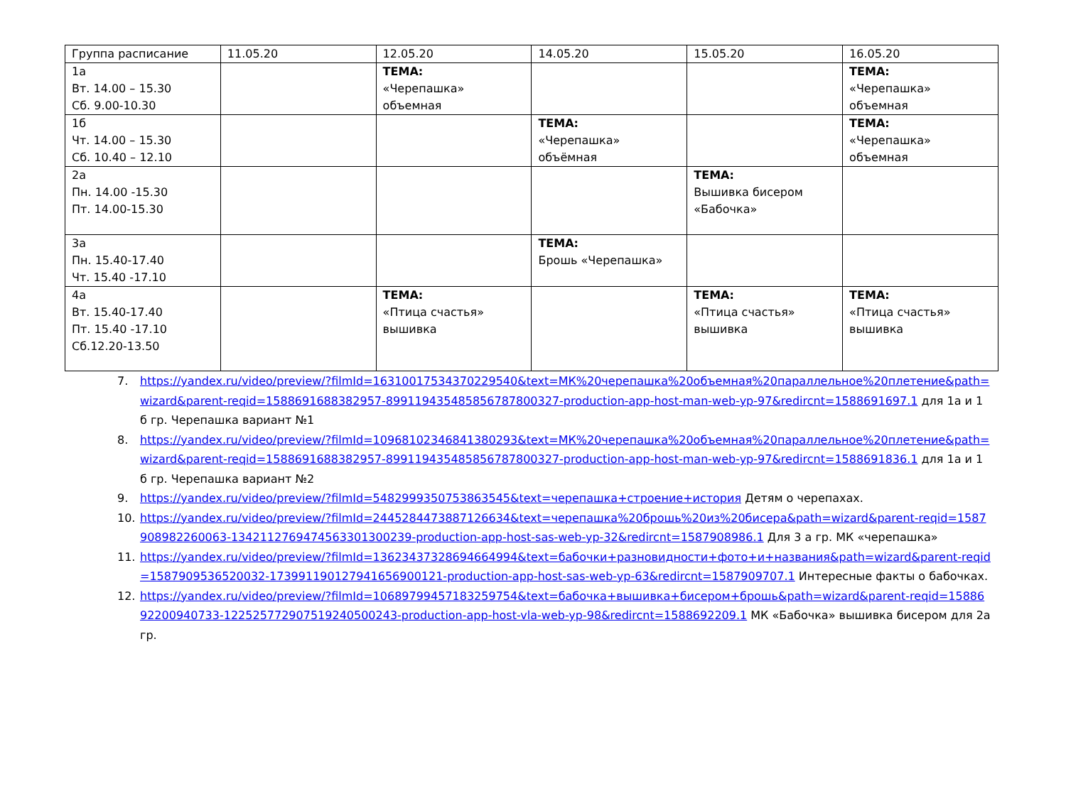| Группа расписание | 11.05.20 | 12.05.20 | 14.05.20 | 15.05.20 | 16.05.20 |
| 1а Вт. 14.00 – 15.30 Сб. 9.00-10.30 | | ТЕМА: «Черепашка» объемная | | | ТЕМА: «Черепашка» объемная |
| 1б Чт. 14.00 – 15.30 Сб. 10.40 – 12.10 | | | ТЕМА: «Черепашка» объёмная | | ТЕМА: «Черепашка» объемная |
| 2а Пн. 14.00 -15.30 Пт. 14.00-15.30 | | | | ТЕМА: Вышивка бисером «Бабочка» | |
| 3а Пн. 15.40-17.40 Чт. 15.40 -17.10 | | | ТЕМА: Брошь «Черепашка» | | |
| 4а Вт. 15.40-17.40 Пт. 15.40 -17.10 Сб.12.20-13.50 | | ТЕМА: «Птица счастья» вышивка | | ТЕМА: «Птица счастья» вышивка | ТЕМА: «Птица счастья» вышивка |
7. https://yandex.ru/video/preview/?filmId=16310017534370229540&text=МК%20черепашка%20объемная%20параллельное%20плетение&path=wizard&parent-reqid=1588691688382957-899119435485856787800327-production-app-host-man-web-yp-97&redircnt=1588691697.1 для 1а и 1 б гр. Черепашка вариант №1
8. https://yandex.ru/video/preview/?filmId=10968102346841380293&text=МК%20черепашка%20объемная%20параллельное%20плетение&path=wizard&parent-reqid=1588691688382957-899119435485856787800327-production-app-host-man-web-yp-97&redircnt=1588691836.1 для 1а и 1 б гр. Черепашка вариант №2
9. https://yandex.ru/video/preview/?filmId=5482999350753863545&text=черепашка+строение+история Детям о черепахах.
10. https://yandex.ru/video/preview/?filmId=2445284473887126634&text=черепашка%20брошь%20из%20бисера&path=wizard&parent-reqid=1587908982260063-134211276947456330130023​9-production-app-host-sas-web-yp-32&redircnt=1587908986.1 Для 3 а гр. МК «черепашка»
11. https://yandex.ru/video/preview/?filmId=13623437328694664994&text=бабочки+разновидности+фото+и+названия&path=wizard&parent-reqid=1587909536520032-1739911901279416569001​21-production-app-host-sas-web-yp-63&redircnt=1587909707.1 Интересные факты о бабочках.
12. https://yandex.ru/video/preview/?filmId=10689799457183259754&text=бабочка+вышивка+бисером+брошь&path=wizard&parent-reqid=1588692200940733-122525772907519240500243-production-app-host-vla-web-yp-98&redircnt=1588692209.1 МК «Бабочка» вышивка бисером для 2а гр.